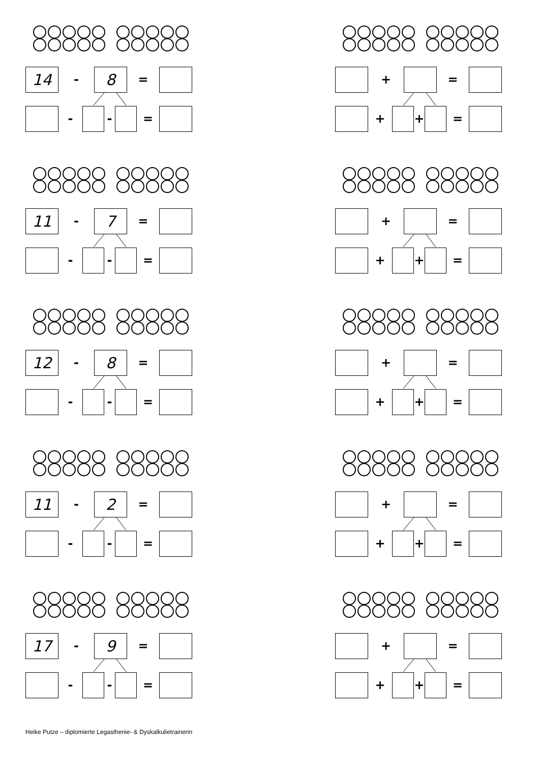14
-
8
=
- - =
11
-
7
=
- - =
12
-
8
=
- - =
11
-
2
=
- - =
17
-
9
=
- - =
+ =
+ + =
+ =
+ + =
+ =
+ + =
+ =
+ + =
+ =
+ + =
Heike Putze – diplomierte Legasthenie- & Dyskalkulietrainerin